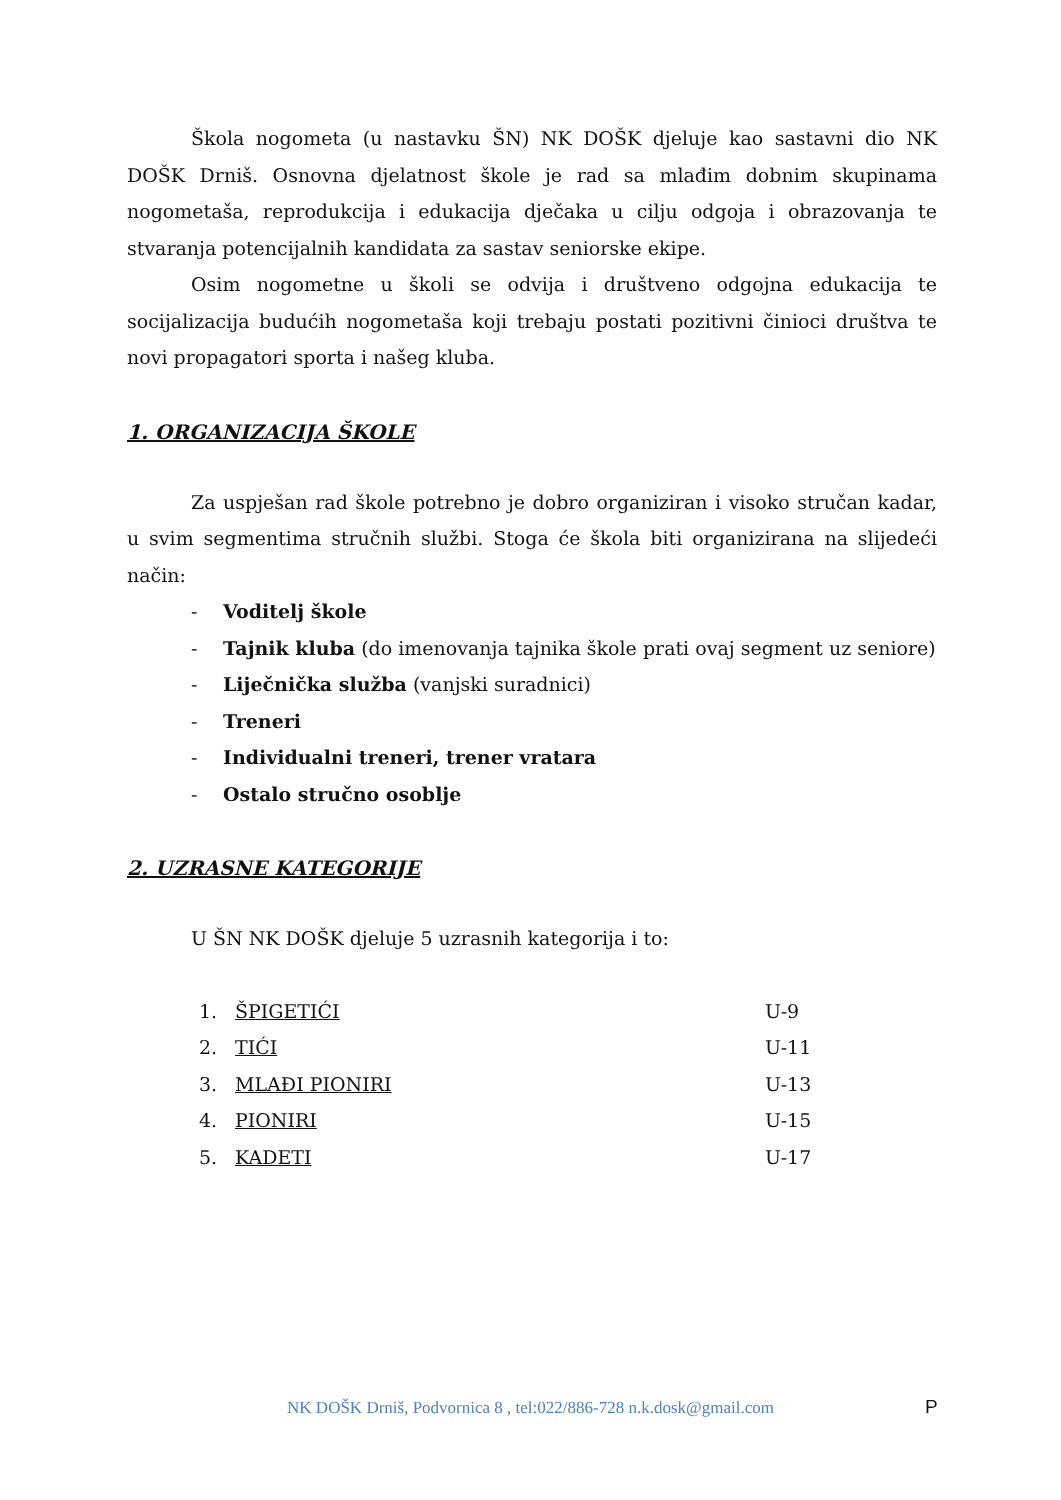Škola nogometa (u nastavku ŠN) NK DOŠK djeluje kao sastavni dio NK DOŠK Drniš. Osnovna djelatnost škole je rad sa mlađim dobnim skupinama nogometaša, reprodukcija i edukacija dječaka u cilju odgoja i obrazovanja te stvaranja potencijalnih kandidata za sastav seniorske ekipe.
Osim nogometne u školi se odvija i društveno odgojna edukacija te socijalizacija budućih nogometaša koji trebaju postati pozitivni činioci društva te novi propagatori sporta i našeg kluba.
1. ORGANIZACIJA ŠKOLE
Za uspješan rad škole potrebno je dobro organiziran i visoko stručan kadar, u svim segmentima stručnih službi. Stoga će škola biti organizirana na slijedeći način:
- Voditelj škole
- Tajnik kluba (do imenovanja tajnika škole prati ovaj segment uz seniore)
- Liječnička služba (vanjski suradnici)
- Treneri
- Individualni treneri, trener vratara
- Ostalo stručno osoblje
2. UZRASNE KATEGORIJE
U ŠN NK DOŠK djeluje 5 uzrasnih kategorija i to:
| 1. | ŠPIGETIĆI | U-9 |
| 2. | TIĆI | U-11 |
| 3. | MLAĐI PIONIRI | U-13 |
| 4. | PIONIRI | U-15 |
| 5. | KADETI | U-17 |
NK DOŠK Drniš, Podvornica 8 , tel:022/886-728 n.k.dosk@gmail.com P